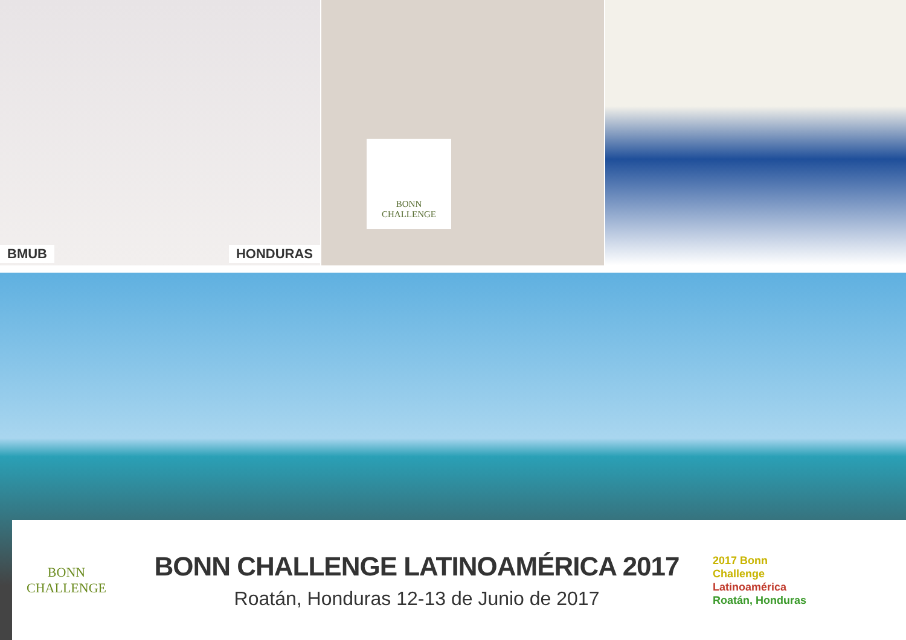BMUB HONDURAS
BONN
CHALLENGE
BONN
CHALLENGE
BONN CHALLENGE LATINOAMÉRICA 2017
Roatán, Honduras 12-13 de Junio de 2017
2017 Bonn
Challenge
Latinoamérica
Roatán, Honduras